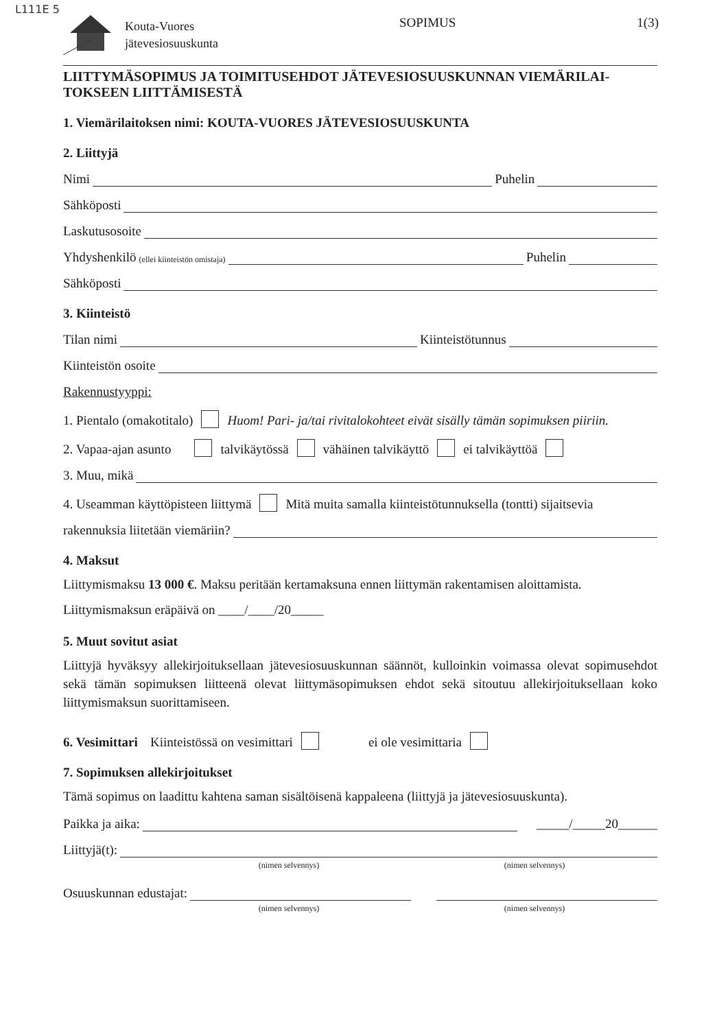L111E 5
Kouta-Vuores
jätevesiosuuskunta
SOPIMUS 1(3)
LIITTYMÄSOPIMUS JA TOIMITUSEHDOT JÄTEVESIOSUUSKUNNAN VIEMÄRILAI-
TOKSEEN LIITTÄMISESTÄ
1. Viemärilaitoksen nimi: KOUTA-VUORES JÄTEVESIOSUUSKUNTA
2. Liittyjä
Nimi Puhelin
Sähköposti
Laskutusosoite
Yhdyshenkilö (ellei kiinteistön omistaja) Puhelin
Sähköposti
3. Kiinteistö
Tilan nimi Kiinteistötunnus
Kiinteistön osoite
Rakennustyyppi:
1. Pientalo (omakotitalo) Huom! Pari- ja/tai rivitalokohteet eivät sisälly tämän sopimuksen piiriin.
2. Vapaa-ajan asunto talvikäytössä vähäinen talvikäyttö ei talvikäyttöä
3. Muu, mikä
4. Useamman käyttöpisteen liittymä Mitä muita samalla kiinteistötunnuksella (tontti) sijaitsevia
rakennuksia liitetään viemäriin?
4. Maksut
Liittymismaksu 13 000 €. Maksu peritään kertamaksuna ennen liittymän rakentamisen aloittamista.
Liittymismaksun eräpäivä on ____/____/20_____
5. Muut sovitut asiat
Liittyjä hyväksyy allekirjoituksellaan jätevesiosuuskunnan säännöt, kulloinkin voimassa olevat sopimusehdot sekä tämän sopimuksen liitteenä olevat liittymäsopimuksen ehdot sekä sitoutuu allekirjoituksellaan koko liittymismaksun suorittamiseen.
6. Vesimittari Kiinteistössä on vesimittari ei ole vesimittaria
7. Sopimuksen allekirjoitukset
Tämä sopimus on laadittu kahtena saman sisältöisenä kappaleena (liittyjä ja jätevesiosuuskunta).
Paikka ja aika: _____/_____20______
Liittyjä(t):
(nimen selvennys) (nimen selvennys)
Osuuskunnan edustajat:
(nimen selvennys) (nimen selvennys)